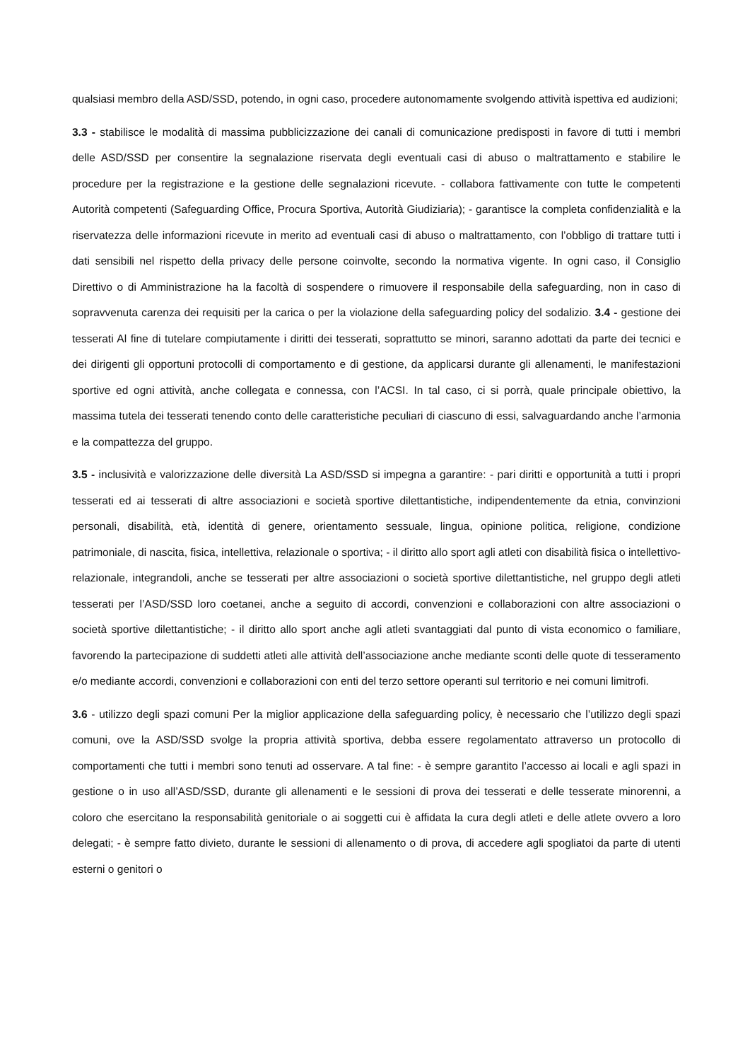qualsiasi membro della ASD/SSD, potendo, in ogni caso, procedere autonomamente svolgendo attività ispettiva ed audizioni;
3.3 - stabilisce le modalità di massima pubblicizzazione dei canali di comunicazione predisposti in favore di tutti i membri delle ASD/SSD per consentire la segnalazione riservata degli eventuali casi di abuso o maltrattamento e stabilire le procedure per la registrazione e la gestione delle segnalazioni ricevute. - collabora fattivamente con tutte le competenti Autorità competenti (Safeguarding Office, Procura Sportiva, Autorità Giudiziaria); - garantisce la completa confidenzialità e la riservatezza delle informazioni ricevute in merito ad eventuali casi di abuso o maltrattamento, con l’obbligo di trattare tutti i dati sensibili nel rispetto della privacy delle persone coinvolte, secondo la normativa vigente. In ogni caso, il Consiglio Direttivo o di Amministrazione ha la facoltà di sospendere o rimuovere il responsabile della safeguarding, non in caso di sopravvenuta carenza dei requisiti per la carica o per la violazione della safeguarding policy del sodalizio. 3.4 - gestione dei tesserati Al fine di tutelare compiutamente i diritti dei tesserati, soprattutto se minori, saranno adottati da parte dei tecnici e dei dirigenti gli opportuni protocolli di comportamento e di gestione, da applicarsi durante gli allenamenti, le manifestazioni sportive ed ogni attività, anche collegata e connessa, con l’ACSI. In tal caso, ci si porrà, quale principale obiettivo, la massima tutela dei tesserati tenendo conto delle caratteristiche peculiari di ciascuno di essi, salvaguardando anche l’armonia e la compattezza del gruppo.
3.5 - inclusività e valorizzazione delle diversità La ASD/SSD si impegna a garantire: - pari diritti e opportunità a tutti i propri tesserati ed ai tesserati di altre associazioni e società sportive dilettantistiche, indipendentemente da etnia, convinzioni personali, disabilità, età, identità di genere, orientamento sessuale, lingua, opinione politica, religione, condizione patrimoniale, di nascita, fisica, intellettiva, relazionale o sportiva; - il diritto allo sport agli atleti con disabilità fisica o intellettivo-relazionale, integrandoli, anche se tesserati per altre associazioni o società sportive dilettantistiche, nel gruppo degli atleti tesserati per l’ASD/SSD loro coetanei, anche a seguito di accordi, convenzioni e collaborazioni con altre associazioni o società sportive dilettantistiche; - il diritto allo sport anche agli atleti svantaggiati dal punto di vista economico o familiare, favorendo la partecipazione di suddetti atleti alle attività dell’associazione anche mediante sconti delle quote di tesseramento e/o mediante accordi, convenzioni e collaborazioni con enti del terzo settore operanti sul territorio e nei comuni limitrofi.
3.6 - utilizzo degli spazi comuni Per la miglior applicazione della safeguarding policy, è necessario che l’utilizzo degli spazi comuni, ove la ASD/SSD svolge la propria attività sportiva, debba essere regolamentato attraverso un protocollo di comportamenti che tutti i membri sono tenuti ad osservare. A tal fine: - è sempre garantito l’accesso ai locali e agli spazi in gestione o in uso all’ASD/SSD, durante gli allenamenti e le sessioni di prova dei tesserati e delle tesserate minorenni, a coloro che esercitano la responsabilità genitoriale o ai soggetti cui è affidata la cura degli atleti e delle atlete ovvero a loro delegati; - è sempre fatto divieto, durante le sessioni di allenamento o di prova, di accedere agli spogliatoi da parte di utenti esterni o genitori o